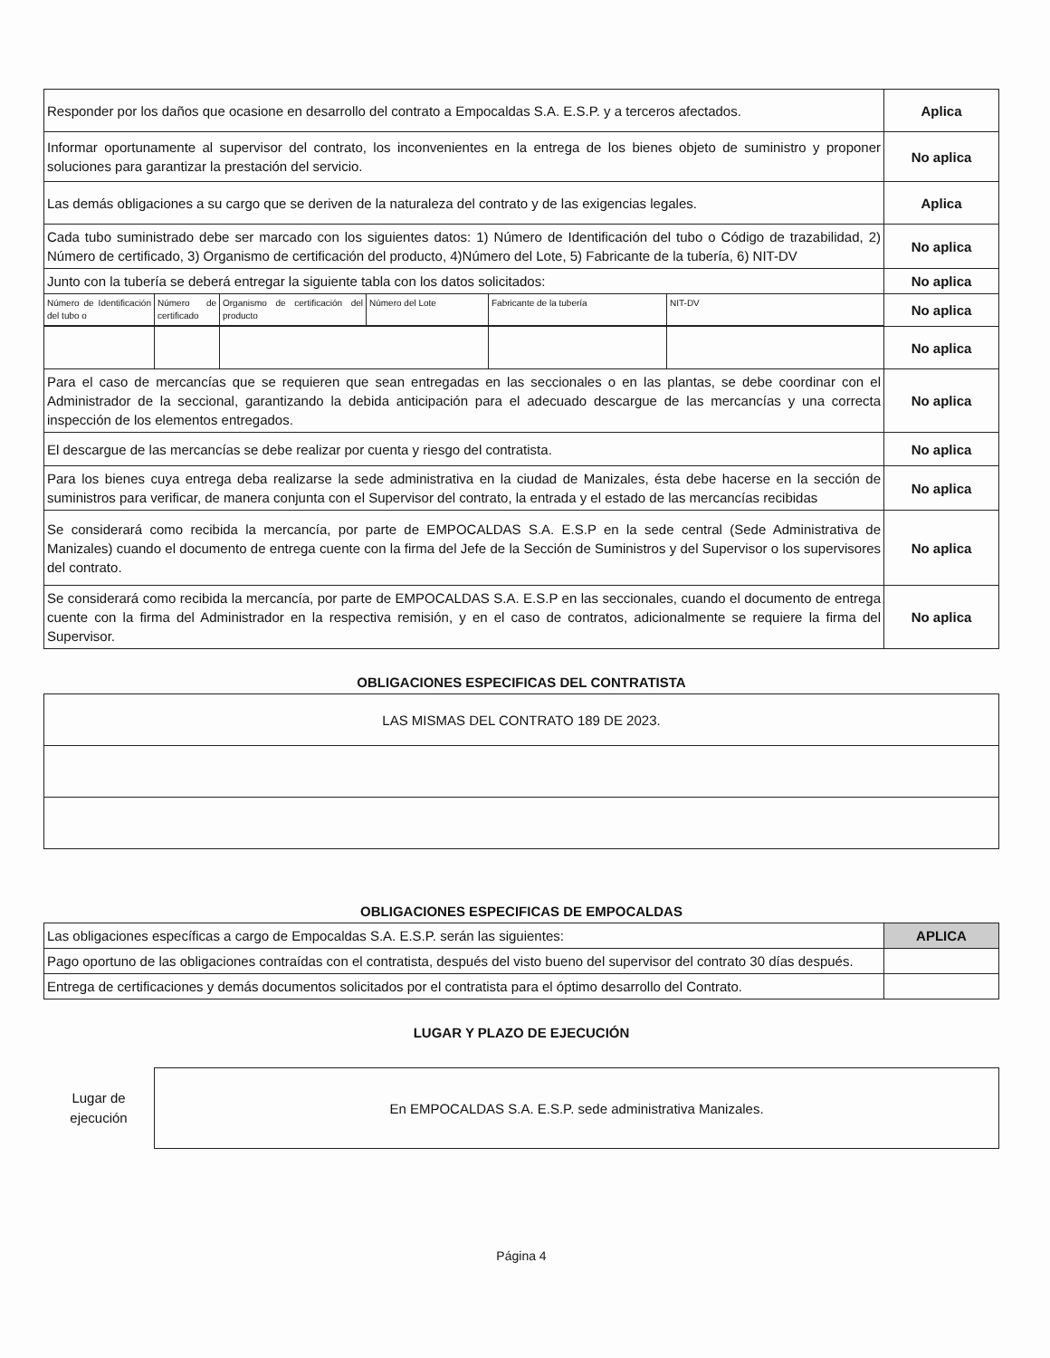| Responder por los daños que ocasione en desarrollo del contrato a Empocaldas S.A. E.S.P. y a terceros afectados. | Aplica |
| Informar oportunamente al supervisor del contrato, los inconvenientes en la entrega de los bienes objeto de suministro y proponer soluciones para garantizar la prestación del servicio. | No aplica |
| Las demás obligaciones a su cargo que se deriven de la naturaleza del contrato y de las exigencias legales. | Aplica |
| Cada tubo suministrado debe ser marcado con los siguientes datos: 1) Número de Identificación del tubo o Código de trazabilidad, 2) Número de certificado, 3) Organismo de certificación del producto, 4)Número del Lote, 5) Fabricante de la tubería, 6) NIT-DV | No aplica |
| Junto con la tubería se deberá entregar la siguiente tabla con los datos solicitados: | No aplica |
| / Número de Identificación del tubo o / Número de certificado / Organismo de certificación del producto / Número del Lote / Fabricante de la tubería / NIT-DV / | No aplica |
| | No aplica |
| Para el caso de mercancías que se requieren que sean entregadas en las seccionales o en las plantas, se debe coordinar con el Administrador de la seccional, garantizando la debida anticipación para el adecuado descargue de las mercancías y una correcta inspección de los elementos entregados. | No aplica |
| El descargue de las mercancías se debe realizar por cuenta y riesgo del contratista. | No aplica |
| Para los bienes cuya entrega deba realizarse la sede administrativa en la ciudad de Manizales, ésta debe hacerse en la sección de suministros para verificar, de manera conjunta con el Supervisor del contrato, la entrada y el estado de las mercancías recibidas | No aplica |
| Se considerará como recibida la mercancía, por parte de EMPOCALDAS S.A. E.S.P en la sede central (Sede Administrativa de Manizales) cuando el documento de entrega cuente con la firma del Jefe de la Sección de Suministros y del Supervisor o los supervisores del contrato. | No aplica |
| Se considerará como recibida la mercancía, por parte de EMPOCALDAS S.A. E.S.P en las seccionales, cuando el documento de entrega cuente con la firma del Administrador en la respectiva remisión, y en el caso de contratos, adicionalmente se requiere la firma del Supervisor. | No aplica |
OBLIGACIONES ESPECIFICAS DEL CONTRATISTA
| LAS MISMAS DEL CONTRATO 189 DE 2023. |
OBLIGACIONES ESPECIFICAS DE EMPOCALDAS
| Las obligaciones específicas a cargo de Empocaldas S.A. E.S.P. serán las siguientes: | APLICA |
| Pago oportuno de las obligaciones contraídas con el contratista, después del visto bueno del supervisor del contrato 30 días después. | |
| Entrega de certificaciones y demás documentos solicitados por el contratista para el óptimo desarrollo del Contrato. | |
LUGAR Y PLAZO DE EJECUCIÓN
Lugar de
ejecución
En EMPOCALDAS S.A. E.S.P. sede administrativa Manizales.
Página 4